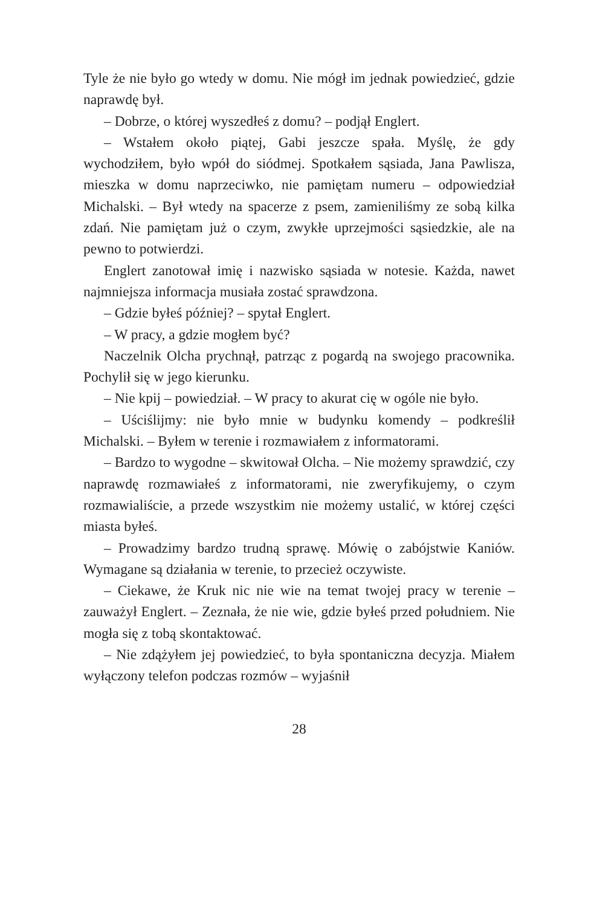Tyle że nie było go wtedy w domu. Nie mógł im jednak powiedzieć, gdzie naprawdę był.
– Dobrze, o której wyszedłeś z domu? – podjął Englert.
– Wstałem około piątej, Gabi jeszcze spała. Myślę, że gdy wychodziłem, było wpół do siódmej. Spotkałem sąsiada, Jana Pawlisza, mieszka w domu naprzeciwko, nie pamiętam numeru – odpowiedział Michalski. – Był wtedy na spacerze z psem, zamieniliśmy ze sobą kilka zdań. Nie pamiętam już o czym, zwykłe uprzejmości sąsiedzkie, ale na pewno to potwierdzi.
Englert zanotował imię i nazwisko sąsiada w notesie. Każda, nawet najmniejsza informacja musiała zostać sprawdzona.
– Gdzie byłeś później? – spytał Englert.
– W pracy, a gdzie mogłem być?
Naczelnik Olcha prychnął, patrząc z pogardą na swojego pracownika. Pochylił się w jego kierunku.
– Nie kpij – powiedział. – W pracy to akurat cię w ogóle nie było.
– Uściślijmy: nie było mnie w budynku komendy – podkreślił Michalski. – Byłem w terenie i rozmawiałem z informatorami.
– Bardzo to wygodne – skwitował Olcha. – Nie możemy sprawdzić, czy naprawdę rozmawiałeś z informatorami, nie zweryfikujemy, o czym rozmawialiście, a przede wszystkim nie możemy ustalić, w której części miasta byłeś.
– Prowadzimy bardzo trudną sprawę. Mówię o zabójstwie Kaniów. Wymagane są działania w terenie, to przecież oczywiste.
– Ciekawe, że Kruk nic nie wie na temat twojej pracy w terenie – zauważył Englert. – Zeznała, że nie wie, gdzie byłeś przed południem. Nie mogła się z tobą skontaktować.
– Nie zdążyłem jej powiedzieć, to była spontaniczna decyzja. Miałem wyłączony telefon podczas rozmów – wyjaśnił
28